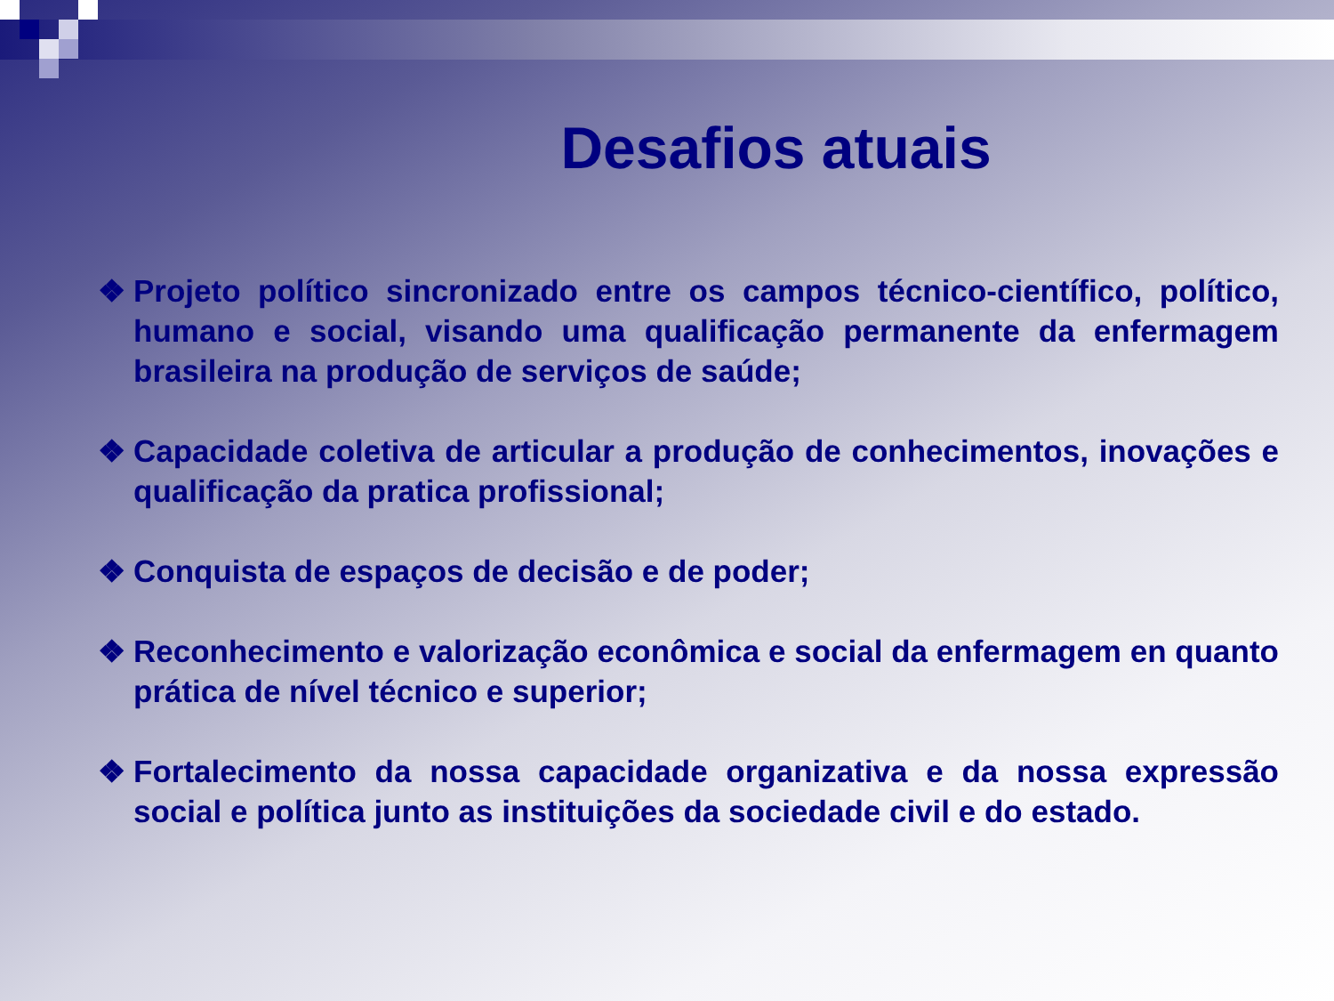Desafios atuais
❖ Projeto político sincronizado entre os campos técnico-científico, político, humano e social, visando uma qualificação permanente da enfermagem brasileira na produção de serviços de saúde;
❖ Capacidade coletiva de articular a produção de conhecimentos, inovações e qualificação da pratica profissional;
❖ Conquista de espaços de decisão e de poder;
❖ Reconhecimento e valorização econômica e social da enfermagem en quanto prática de nível técnico e superior;
❖ Fortalecimento da nossa capacidade organizativa e da nossa expressão social e política junto as instituições da sociedade civil e do estado.